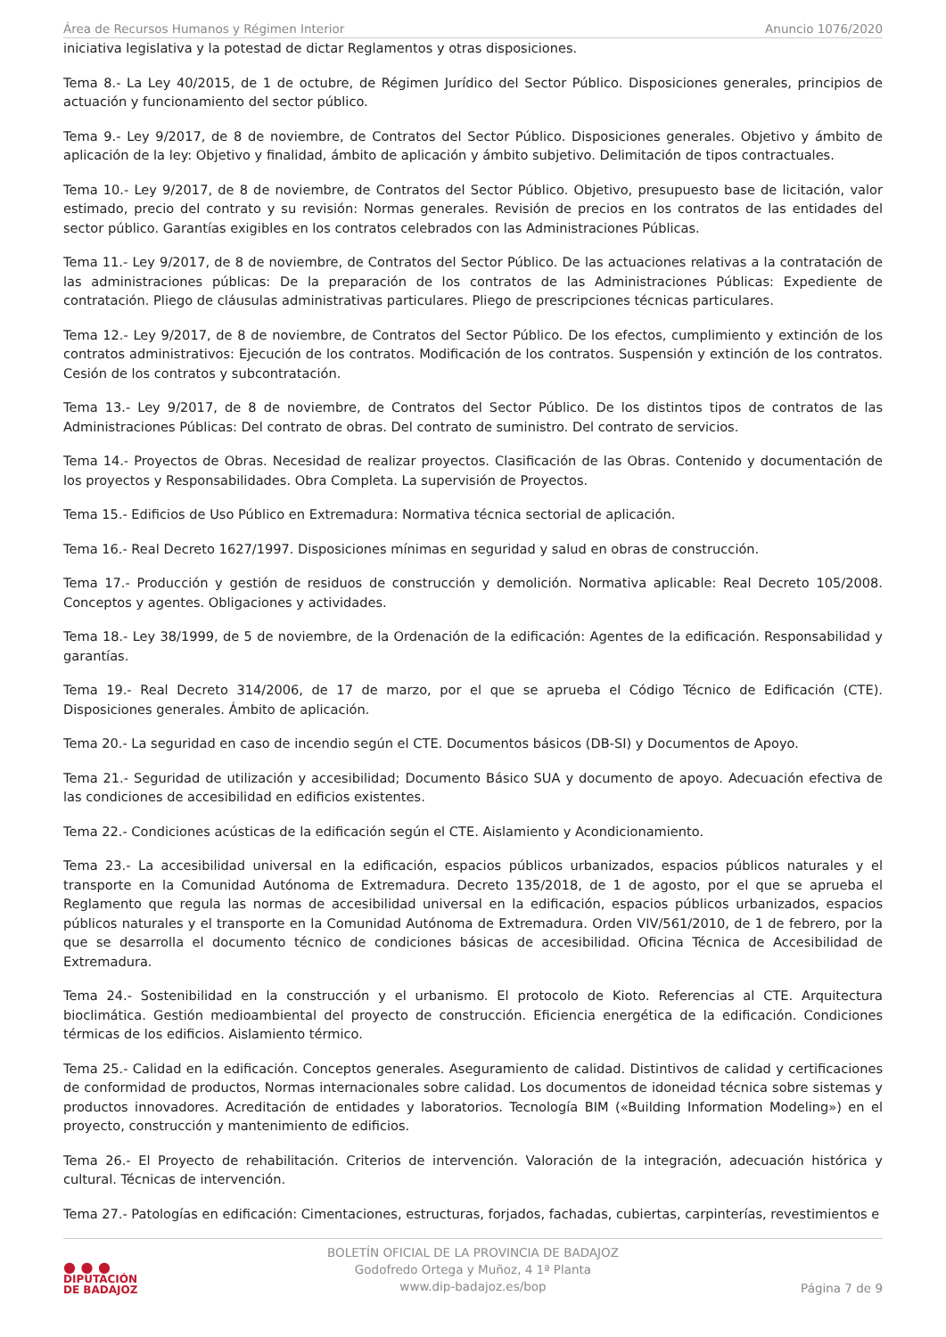Área de Recursos Humanos y Régimen Interior Anuncio 1076/2020
iniciativa legislativa y la potestad de dictar Reglamentos y otras disposiciones.
Tema 8.- La Ley 40/2015, de 1 de octubre, de Régimen Jurídico del Sector Público. Disposiciones generales, principios de actuación y funcionamiento del sector público.
Tema 9.- Ley 9/2017, de 8 de noviembre, de Contratos del Sector Público. Disposiciones generales. Objetivo y ámbito de aplicación de la ley: Objetivo y finalidad, ámbito de aplicación y ámbito subjetivo. Delimitación de tipos contractuales.
Tema 10.- Ley 9/2017, de 8 de noviembre, de Contratos del Sector Público. Objetivo, presupuesto base de licitación, valor estimado, precio del contrato y su revisión: Normas generales. Revisión de precios en los contratos de las entidades del sector público. Garantías exigibles en los contratos celebrados con las Administraciones Públicas.
Tema 11.- Ley 9/2017, de 8 de noviembre, de Contratos del Sector Público. De las actuaciones relativas a la contratación de las administraciones públicas: De la preparación de los contratos de las Administraciones Públicas: Expediente de contratación. Pliego de cláusulas administrativas particulares. Pliego de prescripciones técnicas particulares.
Tema 12.- Ley 9/2017, de 8 de noviembre, de Contratos del Sector Público. De los efectos, cumplimiento y extinción de los contratos administrativos: Ejecución de los contratos. Modificación de los contratos. Suspensión y extinción de los contratos. Cesión de los contratos y subcontratación.
Tema 13.- Ley 9/2017, de 8 de noviembre, de Contratos del Sector Público. De los distintos tipos de contratos de las Administraciones Públicas: Del contrato de obras. Del contrato de suministro. Del contrato de servicios.
Tema 14.- Proyectos de Obras. Necesidad de realizar proyectos. Clasificación de las Obras. Contenido y documentación de los proyectos y Responsabilidades. Obra Completa. La supervisión de Proyectos.
Tema 15.- Edificios de Uso Público en Extremadura: Normativa técnica sectorial de aplicación.
Tema 16.- Real Decreto 1627/1997. Disposiciones mínimas en seguridad y salud en obras de construcción.
Tema 17.- Producción y gestión de residuos de construcción y demolición. Normativa aplicable: Real Decreto 105/2008. Conceptos y agentes. Obligaciones y actividades.
Tema 18.- Ley 38/1999, de 5 de noviembre, de la Ordenación de la edificación: Agentes de la edificación. Responsabilidad y garantías.
Tema 19.- Real Decreto 314/2006, de 17 de marzo, por el que se aprueba el Código Técnico de Edificación (CTE). Disposiciones generales. Ámbito de aplicación.
Tema 20.- La seguridad en caso de incendio según el CTE. Documentos básicos (DB-SI) y Documentos de Apoyo.
Tema 21.- Seguridad de utilización y accesibilidad; Documento Básico SUA y documento de apoyo. Adecuación efectiva de las condiciones de accesibilidad en edificios existentes.
Tema 22.- Condiciones acústicas de la edificación según el CTE. Aislamiento y Acondicionamiento.
Tema 23.- La accesibilidad universal en la edificación, espacios públicos urbanizados, espacios públicos naturales y el transporte en la Comunidad Autónoma de Extremadura. Decreto 135/2018, de 1 de agosto, por el que se aprueba el Reglamento que regula las normas de accesibilidad universal en la edificación, espacios públicos urbanizados, espacios públicos naturales y el transporte en la Comunidad Autónoma de Extremadura. Orden VIV/561/2010, de 1 de febrero, por la que se desarrolla el documento técnico de condiciones básicas de accesibilidad. Oficina Técnica de Accesibilidad de Extremadura.
Tema 24.- Sostenibilidad en la construcción y el urbanismo. El protocolo de Kioto. Referencias al CTE. Arquitectura bioclimática. Gestión medioambiental del proyecto de construcción. Eficiencia energética de la edificación. Condiciones térmicas de los edificios. Aislamiento térmico.
Tema 25.- Calidad en la edificación. Conceptos generales. Aseguramiento de calidad. Distintivos de calidad y certificaciones de conformidad de productos, Normas internacionales sobre calidad. Los documentos de idoneidad técnica sobre sistemas y productos innovadores. Acreditación de entidades y laboratorios. Tecnología BIM («Building Information Modeling») en el proyecto, construcción y mantenimiento de edificios.
Tema 26.- El Proyecto de rehabilitación. Criterios de intervención. Valoración de la integración, adecuación histórica y cultural. Técnicas de intervención.
Tema 27.- Patologías en edificación: Cimentaciones, estructuras, forjados, fachadas, cubiertas, carpinterías, revestimientos e
● ● ●
DIPUTACIÓN
DE BADAJOZ
BOLETÍN OFICIAL DE LA PROVINCIA DE BADAJOZ
Godofredo Ortega y Muñoz, 4 1ª Planta
www.dip-badajoz.es/bop
Página 7 de 9